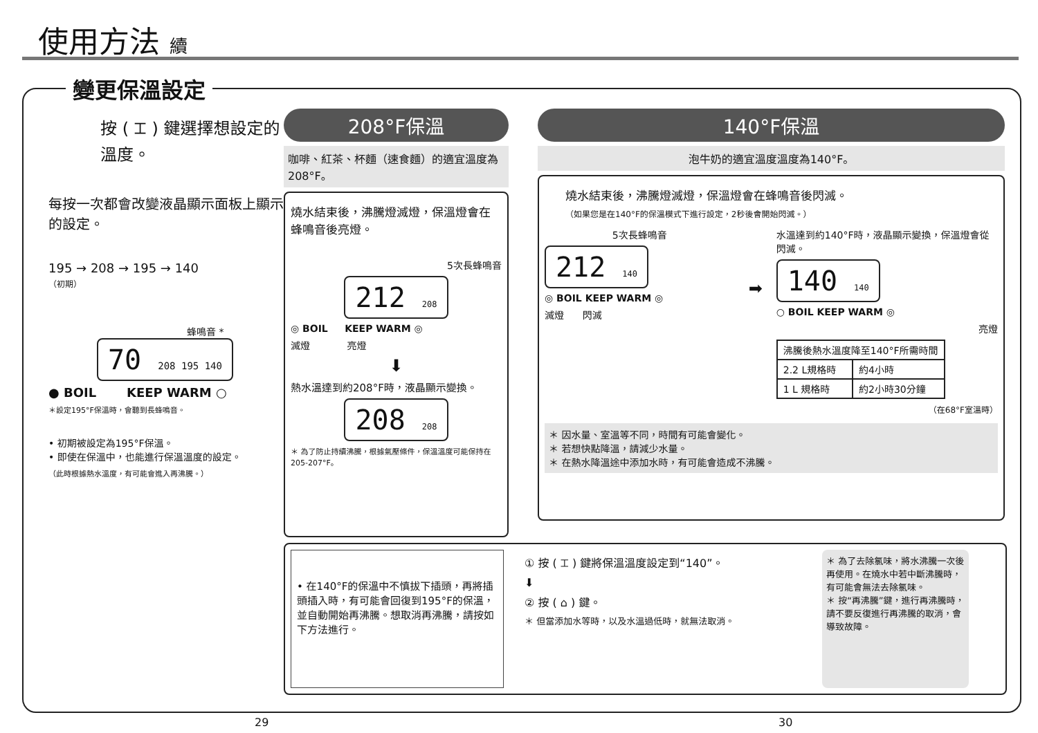使用方法 續
變更保溫設定
按 ( ⌶ ) 鍵選擇想設定的溫度。
每按一次都會改變液晶顯示面板上顯示的設定。
195 → 208 → 195 → 140
（初期）
蜂鳴音 *
70 208 195 140
● BOIL KEEP WARM ○
＊設定195°F保溫時，會聽到長蜂鳴音。
• 初期被設定為195°F保溫。
• 即使在保溫中，也能進行保溫溫度的設定。
（此時根據熱水溫度，有可能會進入再沸騰。）
208°F保溫
咖啡、紅茶、杯麵（速食麵）的適宜溫度為208°F。
燒水結束後，沸騰燈滅燈，保溫燈會在蜂鳴音後亮燈。
5次長蜂鳴音
212 208
◎ BOIL KEEP WARM ◎
滅燈 亮燈
⬇
熱水溫達到約208°F時，液晶顯示變換。
208 208
＊ 為了防止持續沸騰，根據氣壓條件，保溫溫度可能保持在205-207°F。
140°F保溫
泡牛奶的適宜溫度溫度為140°F。
燒水結束後，沸騰燈滅燈，保溫燈會在蜂鳴音後閃滅。
（如果您是在140°F的保溫模式下進行設定，2秒後會開始閃滅。）
5次長蜂鳴音
212 140
◎ BOIL KEEP WARM ◎
滅燈 閃滅
➡
水溫達到約140°F時，液晶顯示變換，保溫燈會從閃滅。
140 140
○ BOIL KEEP WARM ◎
亮燈
| 沸騰後熱水溫度降至140°F所需時間 | |
| --- | --- |
| 2.2 L規格時 | 約4小時 |
| 1 L 規格時 | 約2小時30分鐘 |
（在68°F室溫時）
＊ 因水量、室溫等不同，時間有可能會變化。
＊ 若想快點降溫，請減少水量。
＊ 在熱水降溫途中添加水時，有可能會造成不沸騰。
• 在140°F的保溫中不慎拔下插頭，再將插頭插入時，有可能會回復到195°F的保溫，並自動開始再沸騰。想取消再沸騰，請按如下方法進行。
① 按 ( ⌶ ) 鍵將保溫溫度設定到“140”。
⬇
② 按 ( ⌂ ) 鍵。
＊ 但當添加水等時，以及水溫過低時，就無法取消。
＊ 為了去除氯味，將水沸騰一次後再使用。在燒水中若中斷沸騰時，有可能會無法去除氯味。
＊ 按“再沸騰”鍵，進行再沸騰時，請不要反復進行再沸騰的取消，會導致故障。
29 30